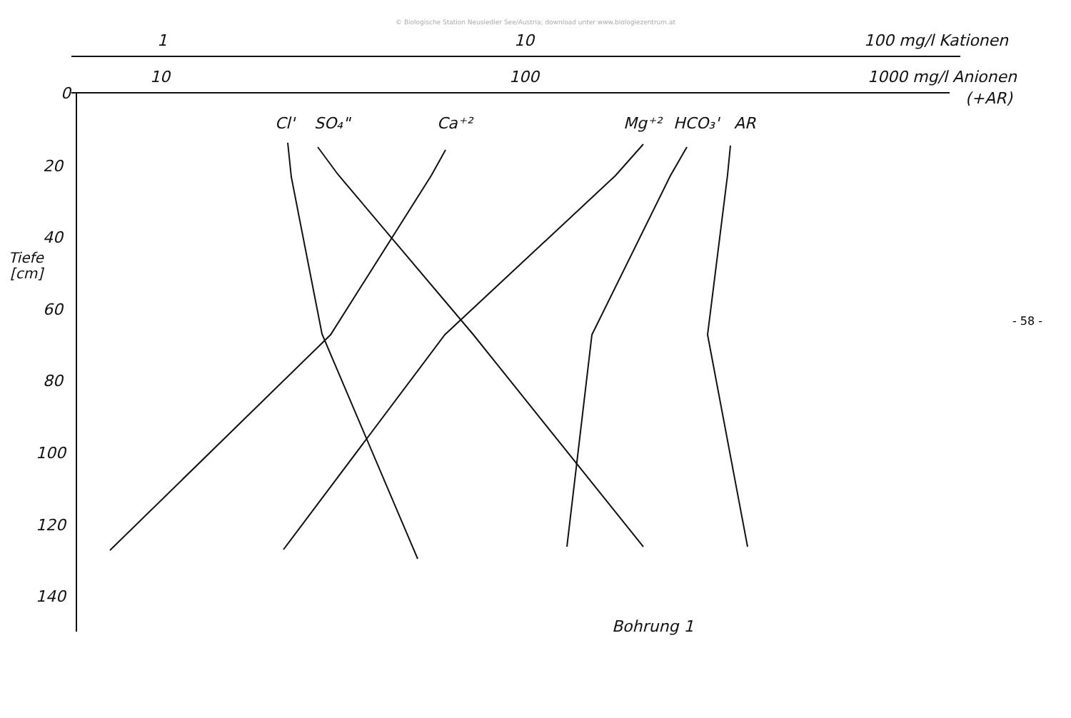© Biologische Station Neusiedler See/Austria; download unter www.biologiezentrum.at
1
10
100 mg/l Kationen
10
100
1000 mg/l Anionen
(+AR)
0
20
40
60
80
100
120
140
Tiefe
[cm]
Cl'
SO₄"
Ca⁺²
Mg⁺²
HCO₃'
AR
Bohrung 1
- 58 -